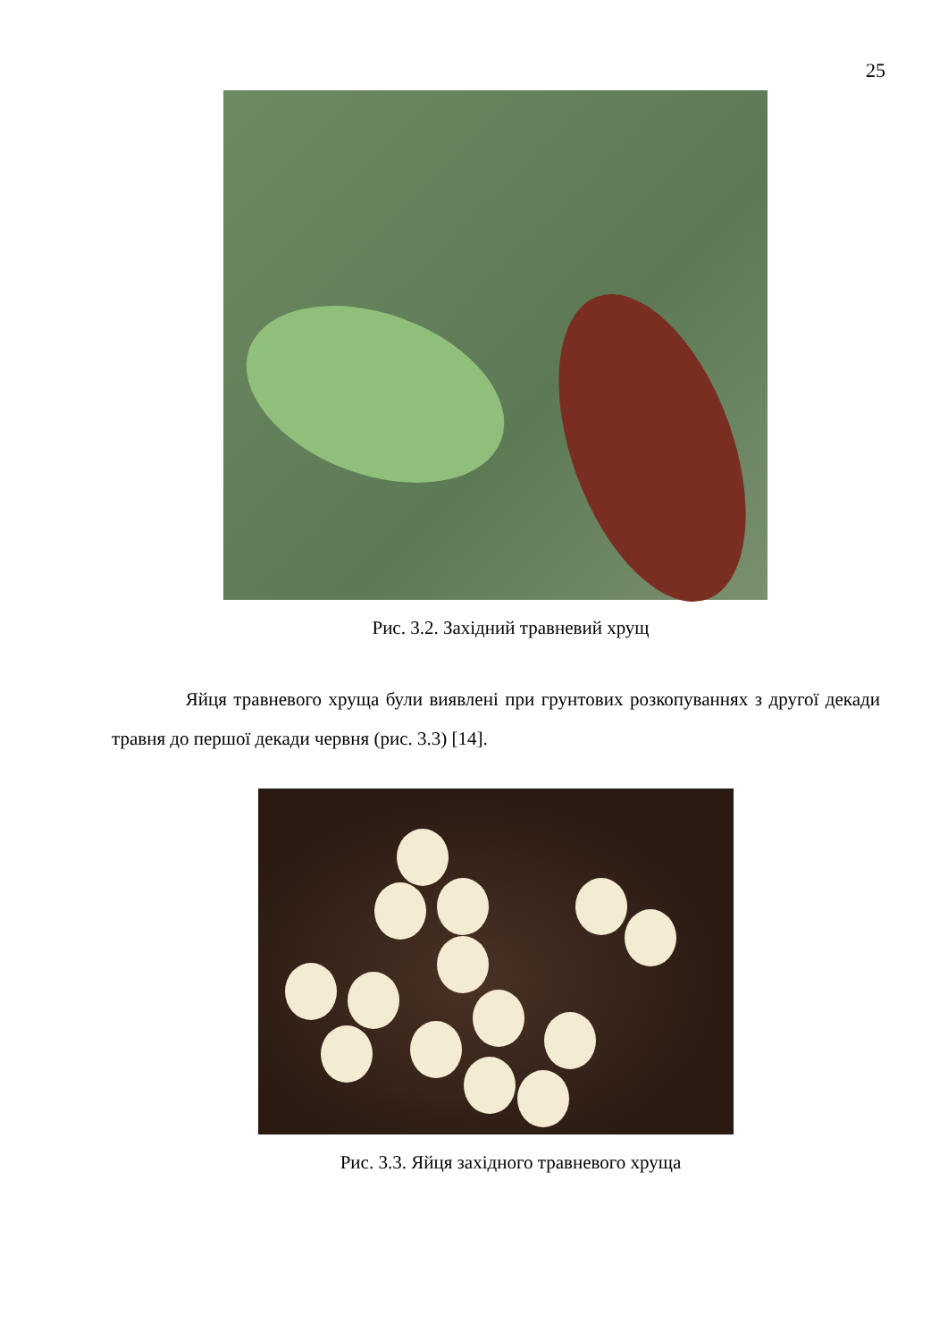25
Рис. 3.2. Західний травневий хрущ
Яйця травневого хруща були виявлені при грунтових розкопуваннях з другої декади травня до першої декади червня (рис. 3.3) [14].
Рис. 3.3. Яйця західного травневого хруща